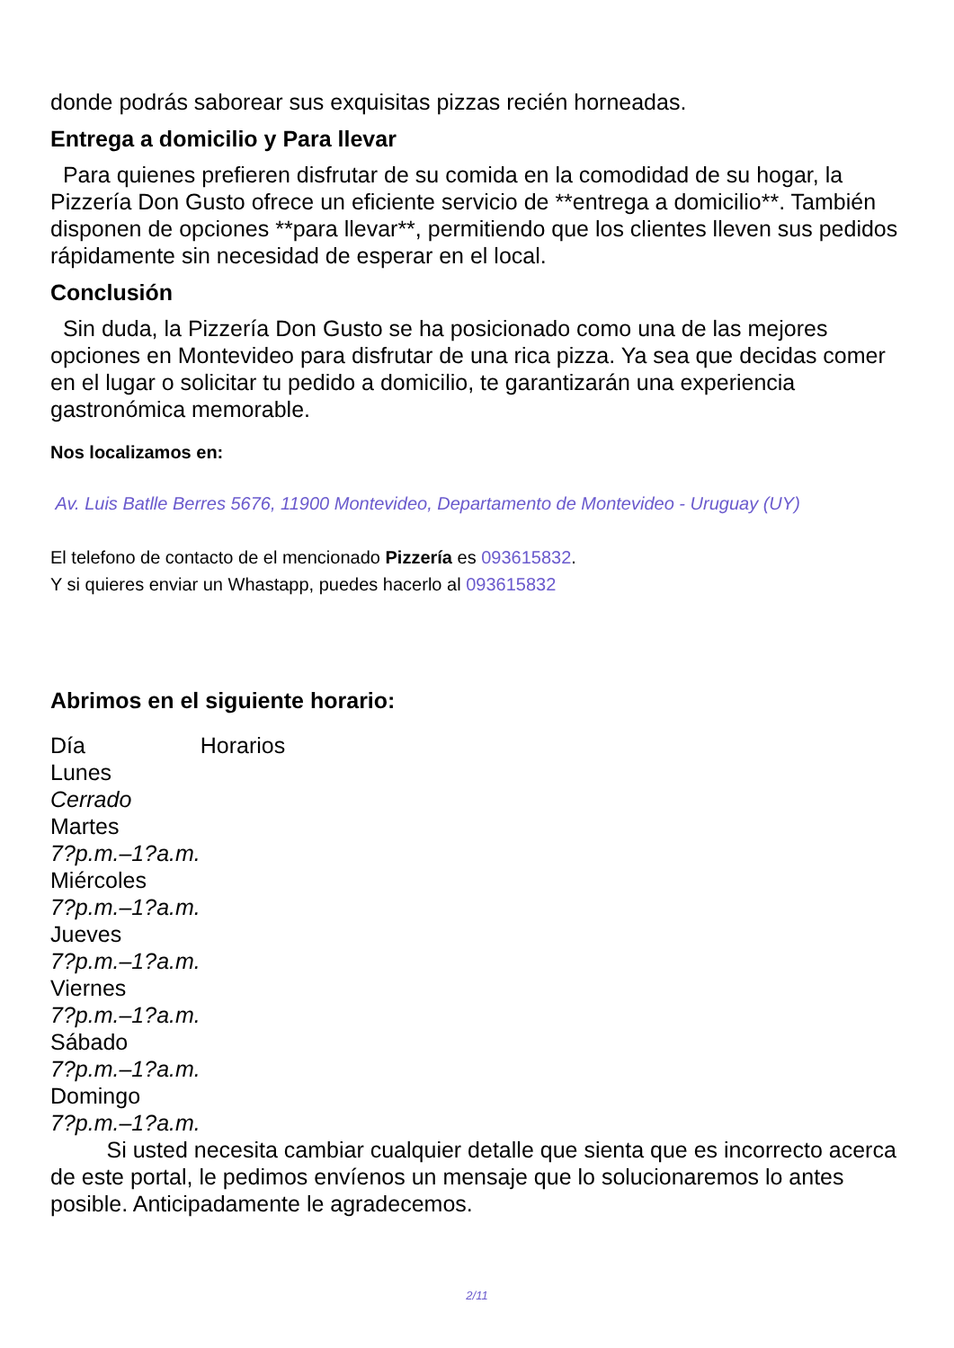donde podrás saborear sus exquisitas pizzas recién horneadas.
Entrega a domicilio y Para llevar
Para quienes prefieren disfrutar de su comida en la comodidad de su hogar, la Pizzería Don Gusto ofrece un eficiente servicio de **entrega a domicilio**. También disponen de opciones **para llevar**, permitiendo que los clientes lleven sus pedidos rápidamente sin necesidad de esperar en el local.
Conclusión
Sin duda, la Pizzería Don Gusto se ha posicionado como una de las mejores opciones en Montevideo para disfrutar de una rica pizza. Ya sea que decidas comer en el lugar o solicitar tu pedido a domicilio, te garantizarán una experiencia gastronómica memorable.
Nos localizamos en:
Av. Luis Batlle Berres 5676, 11900 Montevideo, Departamento de Montevideo - Uruguay (UY)
El telefono de contacto de el mencionado Pizzería es 093615832.
Y si quieres enviar un Whastapp, puedes hacerlo al 093615832
Abrimos en el siguiente horario:
| Día | Horarios |
| --- | --- |
| Lunes | |
| Cerrado | |
| Martes | |
| 7?p.m.–1?a.m. | |
| Miércoles | |
| 7?p.m.–1?a.m. | |
| Jueves | |
| 7?p.m.–1?a.m. | |
| Viernes | |
| 7?p.m.–1?a.m. | |
| Sábado | |
| 7?p.m.–1?a.m. | |
| Domingo | |
| 7?p.m.–1?a.m. | |
Si usted necesita cambiar cualquier detalle que sienta que es incorrecto acerca de este portal, le pedimos envíenos un mensaje que lo solucionaremos lo antes posible. Anticipadamente le agradecemos.
2/11